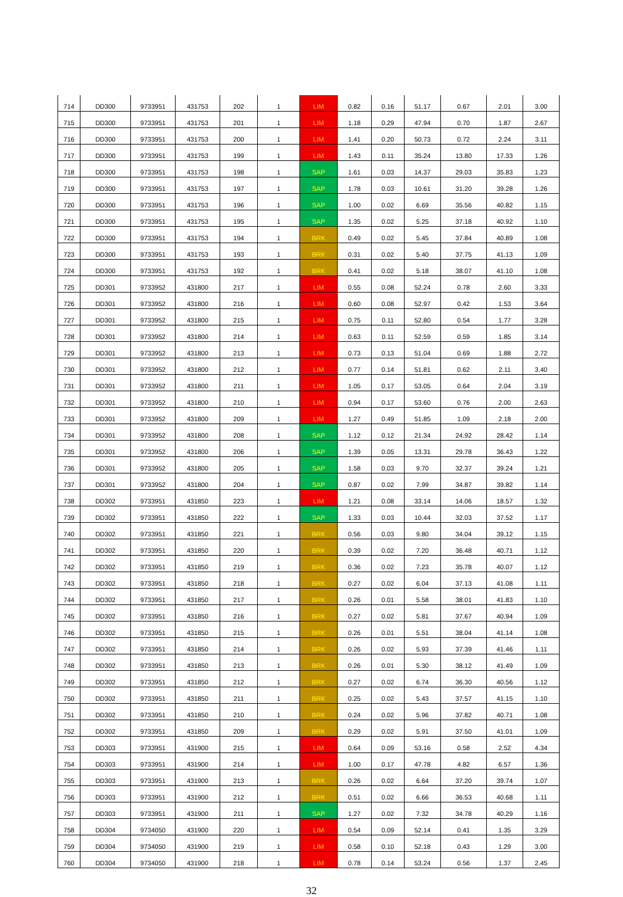| 714 | DD300 | 9733951 | 431753 | 202 | 1 | LIM | 0.82 | 0.16 | 51.17 | 0.67 | 2.01 | 3.00 |
| 715 | DD300 | 9733951 | 431753 | 201 | 1 | LIM | 1.18 | 0.29 | 47.94 | 0.70 | 1.87 | 2.67 |
| 716 | DD300 | 9733951 | 431753 | 200 | 1 | LIM | 1.41 | 0.20 | 50.73 | 0.72 | 2.24 | 3.11 |
| 717 | DD300 | 9733951 | 431753 | 199 | 1 | LIM | 1.43 | 0.11 | 35.24 | 13.80 | 17.33 | 1.26 |
| 718 | DD300 | 9733951 | 431753 | 198 | 1 | SAP | 1.61 | 0.03 | 14.37 | 29.03 | 35.83 | 1.23 |
| 719 | DD300 | 9733951 | 431753 | 197 | 1 | SAP | 1.78 | 0.03 | 10.61 | 31.20 | 39.28 | 1.26 |
| 720 | DD300 | 9733951 | 431753 | 196 | 1 | SAP | 1.00 | 0.02 | 6.69 | 35.56 | 40.82 | 1.15 |
| 721 | DD300 | 9733951 | 431753 | 195 | 1 | SAP | 1.35 | 0.02 | 5.25 | 37.18 | 40.92 | 1.10 |
| 722 | DD300 | 9733951 | 431753 | 194 | 1 | BRK | 0.49 | 0.02 | 5.45 | 37.84 | 40.89 | 1.08 |
| 723 | DD300 | 9733951 | 431753 | 193 | 1 | BRK | 0.31 | 0.02 | 5.40 | 37.75 | 41.13 | 1.09 |
| 724 | DD300 | 9733951 | 431753 | 192 | 1 | BRK | 0.41 | 0.02 | 5.18 | 38.07 | 41.10 | 1.08 |
| 725 | DD301 | 9733952 | 431800 | 217 | 1 | LIM | 0.55 | 0.08 | 52.24 | 0.78 | 2.60 | 3.33 |
| 726 | DD301 | 9733952 | 431800 | 216 | 1 | LIM | 0.60 | 0.08 | 52.97 | 0.42 | 1.53 | 3.64 |
| 727 | DD301 | 9733952 | 431800 | 215 | 1 | LIM | 0.75 | 0.11 | 52.80 | 0.54 | 1.77 | 3.28 |
| 728 | DD301 | 9733952 | 431800 | 214 | 1 | LIM | 0.63 | 0.11 | 52.59 | 0.59 | 1.85 | 3.14 |
| 729 | DD301 | 9733952 | 431800 | 213 | 1 | LIM | 0.73 | 0.13 | 51.04 | 0.69 | 1.88 | 2.72 |
| 730 | DD301 | 9733952 | 431800 | 212 | 1 | LIM | 0.77 | 0.14 | 51.81 | 0.62 | 2.11 | 3.40 |
| 731 | DD301 | 9733952 | 431800 | 211 | 1 | LIM | 1.05 | 0.17 | 53.05 | 0.64 | 2.04 | 3.19 |
| 732 | DD301 | 9733952 | 431800 | 210 | 1 | LIM | 0.94 | 0.17 | 53.60 | 0.76 | 2.00 | 2.63 |
| 733 | DD301 | 9733952 | 431800 | 209 | 1 | LIM | 1.27 | 0.49 | 51.85 | 1.09 | 2.18 | 2.00 |
| 734 | DD301 | 9733952 | 431800 | 208 | 1 | SAP | 1.12 | 0.12 | 21.34 | 24.92 | 28.42 | 1.14 |
| 735 | DD301 | 9733952 | 431800 | 206 | 1 | SAP | 1.39 | 0.05 | 13.31 | 29.78 | 36.43 | 1.22 |
| 736 | DD301 | 9733952 | 431800 | 205 | 1 | SAP | 1.58 | 0.03 | 9.70 | 32.37 | 39.24 | 1.21 |
| 737 | DD301 | 9733952 | 431800 | 204 | 1 | SAP | 0.87 | 0.02 | 7.99 | 34.87 | 39.82 | 1.14 |
| 738 | DD302 | 9733951 | 431850 | 223 | 1 | LIM | 1.21 | 0.08 | 33.14 | 14.06 | 18.57 | 1.32 |
| 739 | DD302 | 9733951 | 431850 | 222 | 1 | SAP | 1.33 | 0.03 | 10.44 | 32.03 | 37.52 | 1.17 |
| 740 | DD302 | 9733951 | 431850 | 221 | 1 | BRK | 0.56 | 0.03 | 9.80 | 34.04 | 39.12 | 1.15 |
| 741 | DD302 | 9733951 | 431850 | 220 | 1 | BRK | 0.39 | 0.02 | 7.20 | 36.48 | 40.71 | 1.12 |
| 742 | DD302 | 9733951 | 431850 | 219 | 1 | BRK | 0.36 | 0.02 | 7.23 | 35.78 | 40.07 | 1.12 |
| 743 | DD302 | 9733951 | 431850 | 218 | 1 | BRK | 0.27 | 0.02 | 6.04 | 37.13 | 41.08 | 1.11 |
| 744 | DD302 | 9733951 | 431850 | 217 | 1 | BRK | 0.26 | 0.01 | 5.58 | 38.01 | 41.83 | 1.10 |
| 745 | DD302 | 9733951 | 431850 | 216 | 1 | BRK | 0.27 | 0.02 | 5.81 | 37.67 | 40.94 | 1.09 |
| 746 | DD302 | 9733951 | 431850 | 215 | 1 | BRK | 0.26 | 0.01 | 5.51 | 38.04 | 41.14 | 1.08 |
| 747 | DD302 | 9733951 | 431850 | 214 | 1 | BRK | 0.26 | 0.02 | 5.93 | 37.39 | 41.46 | 1.11 |
| 748 | DD302 | 9733951 | 431850 | 213 | 1 | BRK | 0.26 | 0.01 | 5.30 | 38.12 | 41.49 | 1.09 |
| 749 | DD302 | 9733951 | 431850 | 212 | 1 | BRK | 0.27 | 0.02 | 6.74 | 36.30 | 40.56 | 1.12 |
| 750 | DD302 | 9733951 | 431850 | 211 | 1 | BRK | 0.25 | 0.02 | 5.43 | 37.57 | 41.15 | 1.10 |
| 751 | DD302 | 9733951 | 431850 | 210 | 1 | BRK | 0.24 | 0.02 | 5.96 | 37.82 | 40.71 | 1.08 |
| 752 | DD302 | 9733951 | 431850 | 209 | 1 | BRK | 0.29 | 0.02 | 5.91 | 37.50 | 41.01 | 1.09 |
| 753 | DD303 | 9733951 | 431900 | 215 | 1 | LIM | 0.64 | 0.09 | 53.16 | 0.58 | 2.52 | 4.34 |
| 754 | DD303 | 9733951 | 431900 | 214 | 1 | LIM | 1.00 | 0.17 | 47.78 | 4.82 | 6.57 | 1.36 |
| 755 | DD303 | 9733951 | 431900 | 213 | 1 | BRK | 0.26 | 0.02 | 6.64 | 37.20 | 39.74 | 1.07 |
| 756 | DD303 | 9733951 | 431900 | 212 | 1 | BRK | 0.51 | 0.02 | 6.66 | 36.53 | 40.68 | 1.11 |
| 757 | DD303 | 9733951 | 431900 | 211 | 1 | SAP | 1.27 | 0.02 | 7.32 | 34.78 | 40.29 | 1.16 |
| 758 | DD304 | 9734050 | 431900 | 220 | 1 | LIM | 0.54 | 0.09 | 52.14 | 0.41 | 1.35 | 3.29 |
| 759 | DD304 | 9734050 | 431900 | 219 | 1 | LIM | 0.58 | 0.10 | 52.18 | 0.43 | 1.29 | 3.00 |
| 760 | DD304 | 9734050 | 431900 | 218 | 1 | LIM | 0.78 | 0.14 | 53.24 | 0.56 | 1.37 | 2.45 |
32